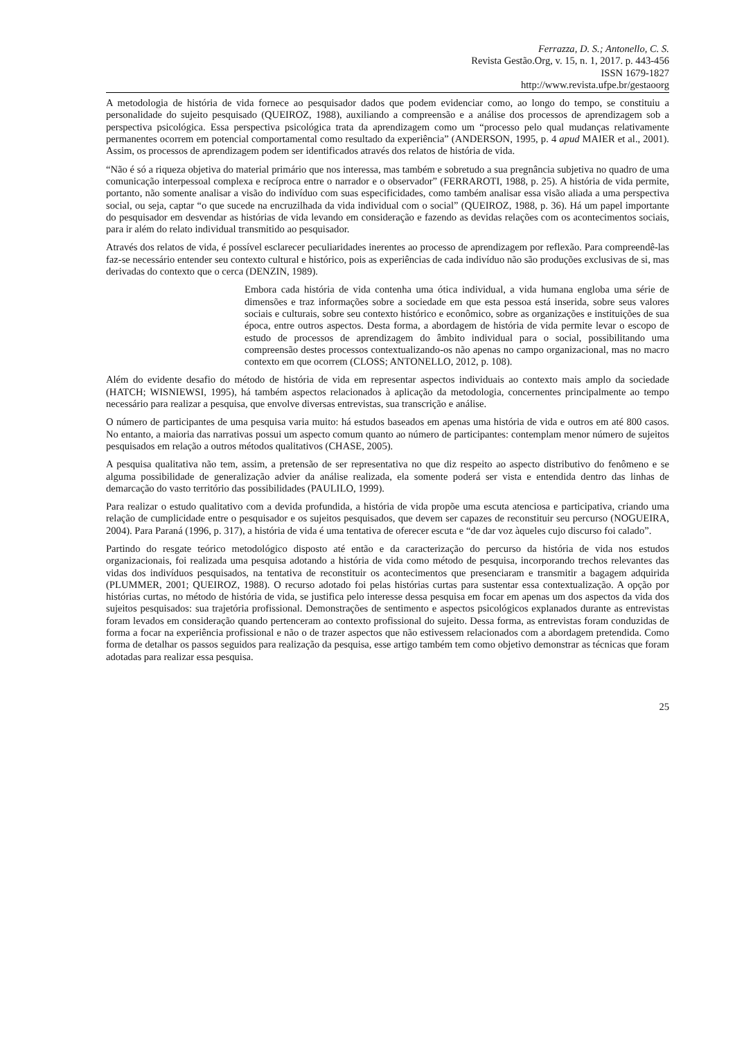Ferrazza, D. S.; Antonello, C. S.
Revista Gestão.Org, v. 15, n. 1, 2017. p. 443-456
ISSN 1679-1827
http://www.revista.ufpe.br/gestaoorg
A metodologia de história de vida fornece ao pesquisador dados que podem evidenciar como, ao longo do tempo, se constituiu a personalidade do sujeito pesquisado (QUEIROZ, 1988), auxiliando a compreensão e a análise dos processos de aprendizagem sob a perspectiva psicológica. Essa perspectiva psicológica trata da aprendizagem como um “processo pelo qual mudanças relativamente permanentes ocorrem em potencial comportamental como resultado da experiência” (ANDERSON, 1995, p. 4 apud MAIER et al., 2001). Assim, os processos de aprendizagem podem ser identificados através dos relatos de história de vida.
“Não é só a riqueza objetiva do material primário que nos interessa, mas também e sobretudo a sua pregnância subjetiva no quadro de uma comunicação interpessoal complexa e recíproca entre o narrador e o observador” (FERRAROTI, 1988, p. 25). A história de vida permite, portanto, não somente analisar a visão do indivíduo com suas especificidades, como também analisar essa visão aliada a uma perspectiva social, ou seja, captar “o que sucede na encruzilhada da vida individual com o social” (QUEIROZ, 1988, p. 36). Há um papel importante do pesquisador em desvendar as histórias de vida levando em consideração e fazendo as devidas relações com os acontecimentos sociais, para ir além do relato individual transmitido ao pesquisador.
Através dos relatos de vida, é possível esclarecer peculiaridades inerentes ao processo de aprendizagem por reflexão. Para compreendê-las faz-se necessário entender seu contexto cultural e histórico, pois as experiências de cada indivíduo não são produções exclusivas de si, mas derivadas do contexto que o cerca (DENZIN, 1989).
Embora cada história de vida contenha uma ótica individual, a vida humana engloba uma série de dimensões e traz informações sobre a sociedade em que esta pessoa está inserida, sobre seus valores sociais e culturais, sobre seu contexto histórico e econômico, sobre as organizações e instituições de sua época, entre outros aspectos. Desta forma, a abordagem de história de vida permite levar o escopo de estudo de processos de aprendizagem do âmbito individual para o social, possibilitando uma compreensão destes processos contextualizando-os não apenas no campo organizacional, mas no macro contexto em que ocorrem (CLOSS; ANTONELLO, 2012, p. 108).
Além do evidente desafio do método de história de vida em representar aspectos individuais ao contexto mais amplo da sociedade (HATCH; WISNIEWSI, 1995), há também aspectos relacionados à aplicação da metodologia, concernentes principalmente ao tempo necessário para realizar a pesquisa, que envolve diversas entrevistas, sua transcrição e análise.
O número de participantes de uma pesquisa varia muito: há estudos baseados em apenas uma história de vida e outros em até 800 casos. No entanto, a maioria das narrativas possui um aspecto comum quanto ao número de participantes: contemplam menor número de sujeitos pesquisados em relação a outros métodos qualitativos (CHASE, 2005).
A pesquisa qualitativa não tem, assim, a pretensão de ser representativa no que diz respeito ao aspecto distributivo do fenômeno e se alguma possibilidade de generalização advier da análise realizada, ela somente poderá ser vista e entendida dentro das linhas de demarcação do vasto território das possibilidades (PAULILO, 1999).
Para realizar o estudo qualitativo com a devida profundida, a história de vida propõe uma escuta atenciosa e participativa, criando uma relação de cumplicidade entre o pesquisador e os sujeitos pesquisados, que devem ser capazes de reconstituir seu percurso (NOGUEIRA, 2004). Para Paraná (1996, p. 317), a história de vida é uma tentativa de oferecer escuta e “de dar voz àqueles cujo discurso foi calado”.
Partindo do resgate teórico metodológico disposto até então e da caracterização do percurso da história de vida nos estudos organizacionais, foi realizada uma pesquisa adotando a história de vida como método de pesquisa, incorporando trechos relevantes das vidas dos indivíduos pesquisados, na tentativa de reconstituir os acontecimentos que presenciaram e transmitir a bagagem adquirida (PLUMMER, 2001; QUEIROZ, 1988). O recurso adotado foi pelas histórias curtas para sustentar essa contextualização. A opção por histórias curtas, no método de história de vida, se justifica pelo interesse dessa pesquisa em focar em apenas um dos aspectos da vida dos sujeitos pesquisados: sua trajetória profissional. Demonstrações de sentimento e aspectos psicológicos explanados durante as entrevistas foram levados em consideração quando pertenceram ao contexto profissional do sujeito. Dessa forma, as entrevistas foram conduzidas de forma a focar na experiência profissional e não o de trazer aspectos que não estivessem relacionados com a abordagem pretendida. Como forma de detalhar os passos seguidos para realização da pesquisa, esse artigo também tem como objetivo demonstrar as técnicas que foram adotadas para realizar essa pesquisa.
25